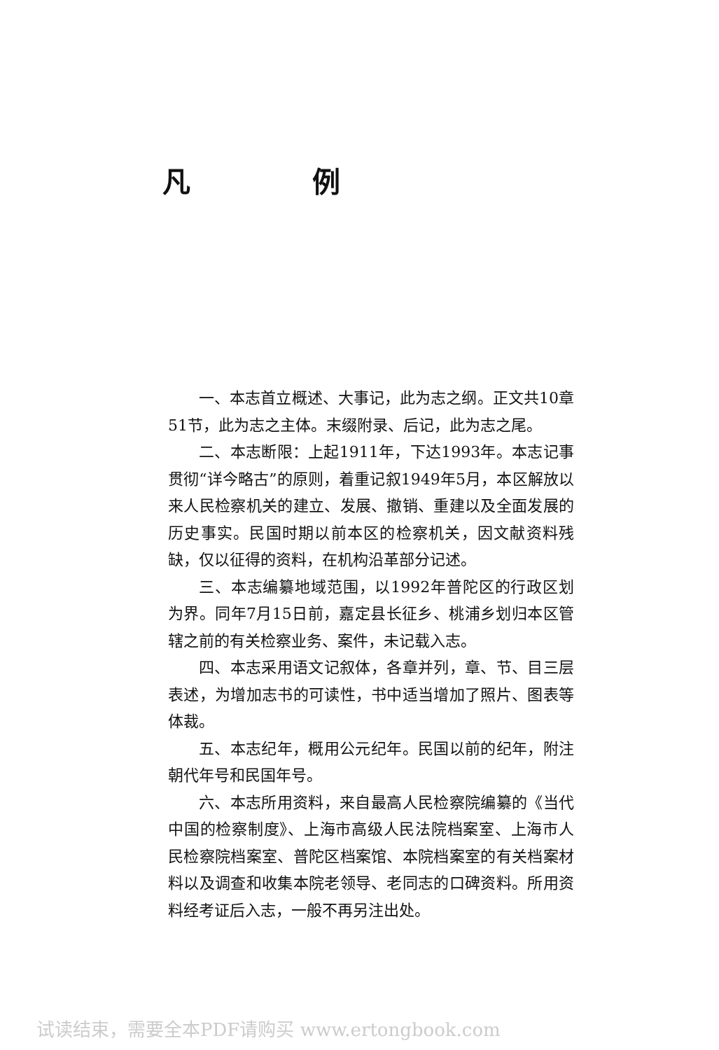凡 例
一、本志首立概述、大事记，此为志之纲。正文共10章51节，此为志之主体。末缀附录、后记，此为志之尾。
二、本志断限：上起1911年，下达1993年。本志记事贯彻“详今略古”的原则，着重记叙1949年5月，本区解放以来人民检察机关的建立、发展、撤销、重建以及全面发展的历史事实。民国时期以前本区的检察机关，因文献资料残缺，仅以征得的资料，在机构沿革部分记述。
三、本志编纂地域范围，以1992年普陀区的行政区划为界。同年7月15日前，嘉定县长征乡、桃浦乡划归本区管辖之前的有关检察业务、案件，未记载入志。
四、本志采用语文记叙体，各章并列，章、节、目三层表述，为增加志书的可读性，书中适当增加了照片、图表等体裁。
五、本志纪年，概用公元纪年。民国以前的纪年，附注朝代年号和民国年号。
六、本志所用资料，来自最高人民检察院编纂的《当代中国的检察制度》、上海市高级人民法院档案室、上海市人民检察院档案室、普陀区档案馆、本院档案室的有关档案材料以及调查和收集本院老领导、老同志的口碑资料。所用资料经考证后入志，一般不再另注出处。
试读结束，需要全本PDF请购买 www.ertongbook.com